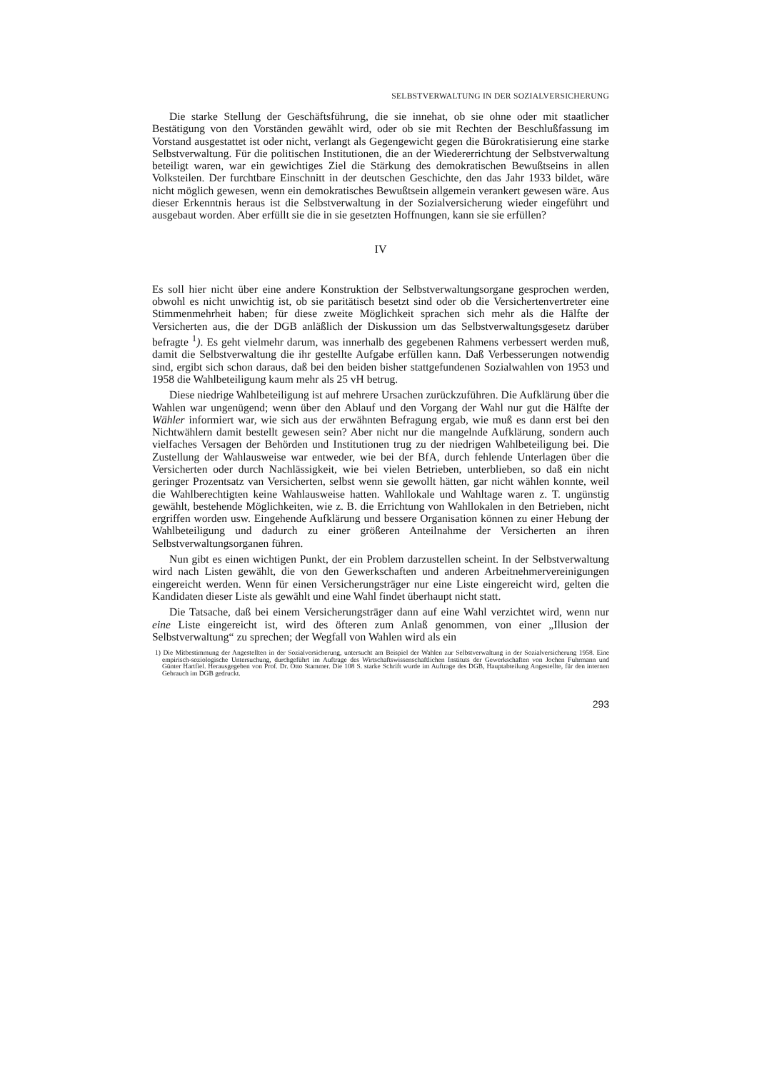SELBSTVERWALTUNG IN DER SOZIALVERSICHERUNG
Die starke Stellung der Geschäftsführung, die sie innehat, ob sie ohne oder mit staatlicher Bestätigung von den Vorständen gewählt wird, oder ob sie mit Rechten der Beschlußfassung im Vorstand ausgestattet ist oder nicht, verlangt als Gegengewicht gegen die Bürokratisierung eine starke Selbstverwaltung. Für die politischen Institutionen, die an der Wiedererrichtung der Selbstverwaltung beteiligt waren, war ein gewichtiges Ziel die Stärkung des demokratischen Bewußtseins in allen Volksteilen. Der furchtbare Einschnitt in der deutschen Geschichte, den das Jahr 1933 bildet, wäre nicht möglich gewesen, wenn ein demokratisches Bewußtsein allgemein verankert gewesen wäre. Aus dieser Erkenntnis heraus ist die Selbstverwaltung in der Sozialversicherung wieder eingeführt und ausgebaut worden. Aber erfüllt sie die in sie gesetzten Hoffnungen, kann sie sie erfüllen?
IV
Es soll hier nicht über eine andere Konstruktion der Selbstverwaltungsorgane gesprochen werden, obwohl es nicht unwichtig ist, ob sie paritätisch besetzt sind oder ob die Versichertenvertreter eine Stimmenmehrheit haben; für diese zweite Möglichkeit sprachen sich mehr als die Hälfte der Versicherten aus, die der DGB anläßlich der Diskussion um das Selbstverwaltungsgesetz darüber befragte <sup>1</sup>). Es geht vielmehr darum, was innerhalb des gegebenen Rahmens verbessert werden muß, damit die Selbstverwaltung die ihr gestellte Aufgabe erfüllen kann. Daß Verbesserungen notwendig sind, ergibt sich schon daraus, daß bei den beiden bisher stattgefundenen Sozialwahlen von 1953 und 1958 die Wahlbeteiligung kaum mehr als 25 vH betrug.
Diese niedrige Wahlbeteiligung ist auf mehrere Ursachen zurückzuführen. Die Aufklärung über die Wahlen war ungenügend; wenn über den Ablauf und den Vorgang der Wahl nur gut die Hälfte der Wähler informiert war, wie sich aus der erwähnten Befragung ergab, wie muß es dann erst bei den Nichtwählern damit bestellt gewesen sein? Aber nicht nur die mangelnde Aufklärung, sondern auch vielfaches Versagen der Behörden und Institutionen trug zu der niedrigen Wahlbeteiligung bei. Die Zustellung der Wahlausweise war entweder, wie bei der BfA, durch fehlende Unterlagen über die Versicherten oder durch Nachlässigkeit, wie bei vielen Betrieben, unterblieben, so daß ein nicht geringer Prozentsatz van Versicherten, selbst wenn sie gewollt hätten, gar nicht wählen konnte, weil die Wahlberechtigten keine Wahlausweise hatten. Wahllokale und Wahltage waren z. T. ungünstig gewählt, bestehende Möglichkeiten, wie z. B. die Errichtung von Wahllokalen in den Betrieben, nicht ergriffen worden usw. Eingehende Aufklärung und bessere Organisation können zu einer Hebung der Wahlbeteiligung und dadurch zu einer größeren Anteilnahme der Versicherten an ihren Selbstverwaltungsorganen führen.
Nun gibt es einen wichtigen Punkt, der ein Problem darzustellen scheint. In der Selbstverwaltung wird nach Listen gewählt, die von den Gewerkschaften und anderen Arbeitnehmervereinigungen eingereicht werden. Wenn für einen Versicherungsträger nur eine Liste eingereicht wird, gelten die Kandidaten dieser Liste als gewählt und eine Wahl findet überhaupt nicht statt.
Die Tatsache, daß bei einem Versicherungsträger dann auf eine Wahl verzichtet wird, wenn nur eine Liste eingereicht ist, wird des öfteren zum Anlaß genommen, von einer „Illusion der Selbstverwaltung“ zu sprechen; der Wegfall von Wahlen wird als ein
1) Die Mitbestimmung der Angestellten in der Sozialversicherung, untersucht am Beispiel der Wahlen zur Selbstverwaltung in der Sozialversicherung 1958. Eine empirisch-soziologische Untersuchung, durchgeführt im Auftrage des Wirtschaftswissenschaftlichen Instituts der Gewerkschaften von Jochen Fuhrmann und Günter Hartfiel. Herausgegeben von Prof. Dr. Otto Stammer. Die 108 S. starke Schrift wurde im Auftrage des DGB, Hauptabteilung Angestellte, für den internen Gebrauch im DGB gedruckt.
293